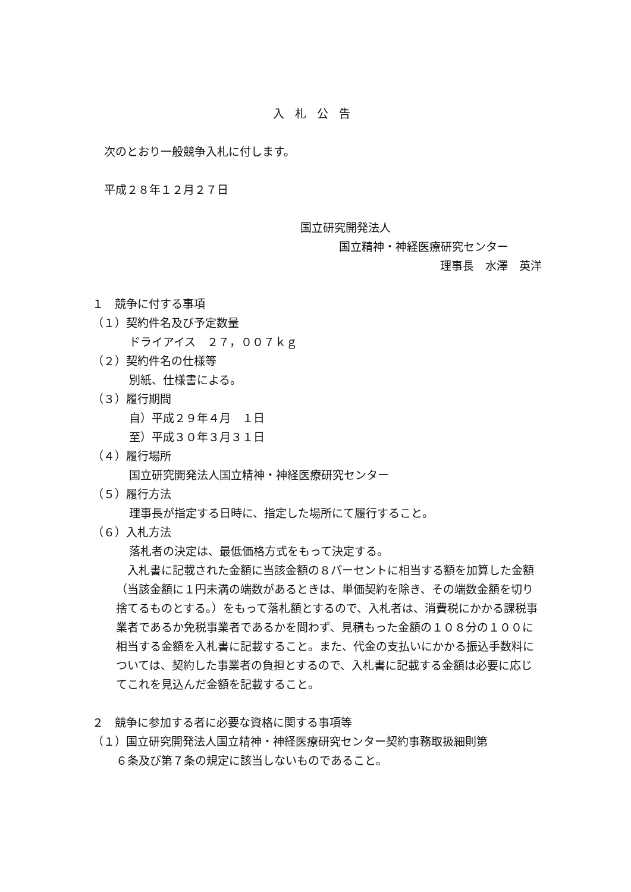入札公告
次のとおり一般競争入札に付します。
平成２８年１２月２７日
国立研究開発法人
国立精神・神経医療研究センター
理事長　水澤　英洋
１　競争に付する事項
（１）契約件名及び予定数量
ドライアイス　２７，００７ｋｇ
（２）契約件名の仕様等
別紙、仕様書による。
（３）履行期間
自）平成２９年４月　１日
至）平成３０年３月３１日
（４）履行場所
国立研究開発法人国立精神・神経医療研究センター
（５）履行方法
理事長が指定する日時に、指定した場所にて履行すること。
（６）入札方法
落札者の決定は、最低価格方式をもって決定する。
　入札書に記載された金額に当該金額の８パーセントに相当する額を加算した金額（当該金額に１円未満の端数があるときは、単価契約を除き、その端数金額を切り捨てるものとする。）をもって落札額とするので、入札者は、消費税にかかる課税事業者であるか免税事業者であるかを問わず、見積もった金額の１０８分の１００に相当する金額を入札書に記載すること。また、代金の支払いにかかる振込手数料については、契約した事業者の負担とするので、入札書に記載する金額は必要に応じてこれを見込んだ金額を記載すること。
２　競争に参加する者に必要な資格に関する事項等
（１）国立研究開発法人国立精神・神経医療研究センター契約事務取扱細則第
６条及び第７条の規定に該当しないものであること。